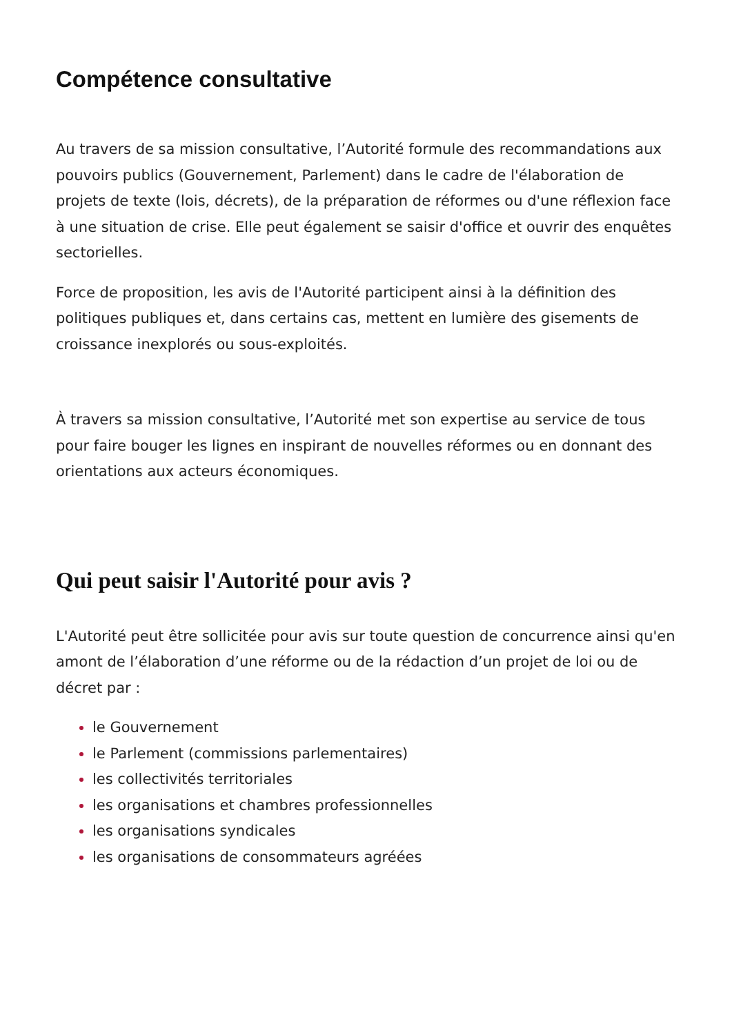Compétence consultative
Au travers de sa mission consultative, l’Autorité formule des recommandations aux pouvoirs publics (Gouvernement, Parlement) dans le cadre de l'élaboration de projets de texte (lois, décrets), de la préparation de réformes ou d'une réflexion face à une situation de crise. Elle peut également se saisir d'office et ouvrir des enquêtes sectorielles.
Force de proposition, les avis de l'Autorité participent ainsi à la définition des politiques publiques et, dans certains cas, mettent en lumière des gisements de croissance inexplorés ou sous-exploités.
À travers sa mission consultative, l’Autorité met son expertise au service de tous pour faire bouger les lignes en inspirant de nouvelles réformes ou en donnant des orientations aux acteurs économiques.
Qui peut saisir l'Autorité pour avis ?
L'Autorité peut être sollicitée pour avis sur toute question de concurrence ainsi qu'en amont de l’élaboration d’une réforme ou de la rédaction d’un projet de loi ou de décret par :
le Gouvernement
le Parlement (commissions parlementaires)
les collectivités territoriales
les organisations et chambres professionnelles
les organisations syndicales
les organisations de consommateurs agréées